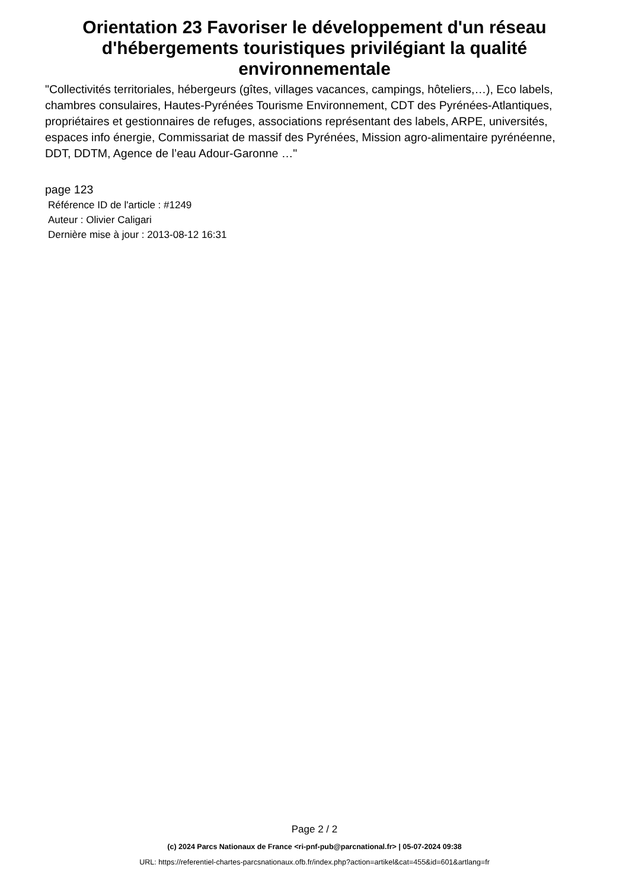Orientation 23 Favoriser le développement d'un réseau d'hébergements touristiques privilégiant la qualité environnementale
"Collectivités territoriales, hébergeurs (gîtes, villages vacances, campings, hôteliers,…), Eco labels, chambres consulaires, Hautes-Pyrénées Tourisme Environnement, CDT des Pyrénées-Atlantiques, propriétaires et gestionnaires de refuges, associations représentant des labels, ARPE, universités, espaces info énergie, Commissariat de massif des Pyrénées, Mission agro-alimentaire pyrénéenne, DDT, DDTM, Agence de l’eau Adour-Garonne …"
page 123
Référence ID de l'article : #1249
Auteur : Olivier Caligari
Dernière mise à jour : 2013-08-12 16:31
Page 2 / 2
(c) 2024 Parcs Nationaux de France <ri-pnf-pub@parcnational.fr> | 05-07-2024 09:38
URL: https://referentiel-chartes-parcsnationaux.ofb.fr/index.php?action=artikel&cat=455&id=601&artlang=fr